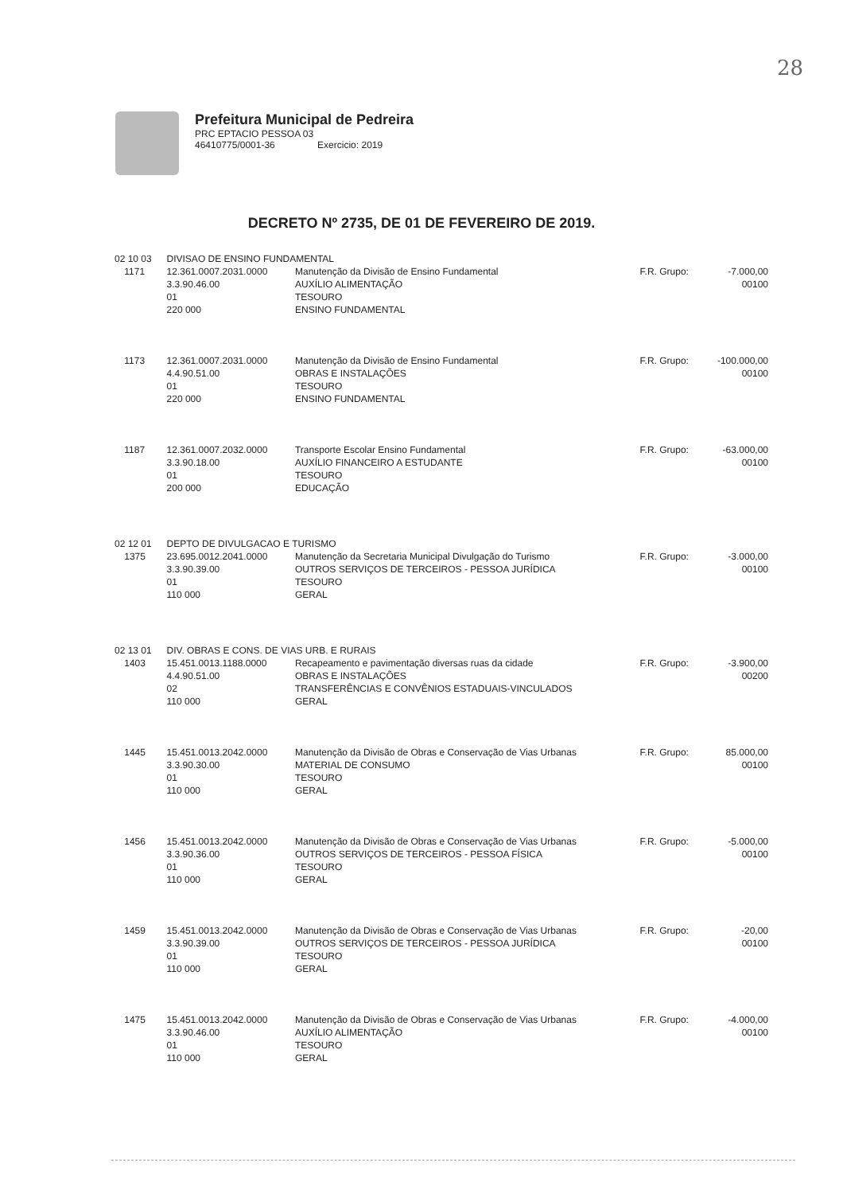28
Prefeitura Municipal de Pedreira
PRC EPTACIO PESSOA 03
46410775/0001-36 Exercicio: 2019
DECRETO Nº 2735, DE 01 DE FEVEREIRO DE 2019.
| 02 10 03 | | DIVISAO DE ENSINO FUNDAMENTAL | | | |
| | 1171 | 12.361.0007.2031.0000 3.3.90.46.00 01 220 000 | Manutenção da Divisão de Ensino Fundamental AUXÍLIO ALIMENTAÇÃO TESOURO ENSINO FUNDAMENTAL | F.R. Grupo: | -7.000,00 00100 |
| | 1173 | 12.361.0007.2031.0000 4.4.90.51.00 01 220 000 | Manutenção da Divisão de Ensino Fundamental OBRAS E INSTALAÇÕES TESOURO ENSINO FUNDAMENTAL | F.R. Grupo: | -100.000,00 00100 |
| | 1187 | 12.361.0007.2032.0000 3.3.90.18.00 01 200 000 | Transporte Escolar Ensino Fundamental AUXÍLIO FINANCEIRO A ESTUDANTE TESOURO EDUCAÇÃO | F.R. Grupo: | -63.000,00 00100 |
| 02 12 01 | | DEPTO DE DIVULGACAO E TURISMO | | | |
| | 1375 | 23.695.0012.2041.0000 3.3.90.39.00 01 110 000 | Manutenção da Secretaria Municipal Divulgação do Turismo OUTROS SERVIÇOS DE TERCEIROS - PESSOA JURÍDICA TESOURO GERAL | F.R. Grupo: | -3.000,00 00100 |
| 02 13 01 | | DIV. OBRAS E CONS. DE VIAS URB. E RURAIS | | | |
| | 1403 | 15.451.0013.1188.0000 4.4.90.51.00 02 110 000 | Recapeamento e pavimentação diversas ruas da cidade OBRAS E INSTALAÇÕES TRANSFERÊNCIAS E CONVÊNIOS ESTADUAIS-VINCULADOS GERAL | F.R. Grupo: | -3.900,00 00200 |
| | 1445 | 15.451.0013.2042.0000 3.3.90.30.00 01 110 000 | Manutenção da Divisão de Obras e Conservação de Vias Urbanas MATERIAL DE CONSUMO TESOURO GERAL | F.R. Grupo: | 85.000,00 00100 |
| | 1456 | 15.451.0013.2042.0000 3.3.90.36.00 01 110 000 | Manutenção da Divisão de Obras e Conservação de Vias Urbanas OUTROS SERVIÇOS DE TERCEIROS - PESSOA FÍSICA TESOURO GERAL | F.R. Grupo: | -5.000,00 00100 |
| | 1459 | 15.451.0013.2042.0000 3.3.90.39.00 01 110 000 | Manutenção da Divisão de Obras e Conservação de Vias Urbanas OUTROS SERVIÇOS DE TERCEIROS - PESSOA JURÍDICA TESOURO GERAL | F.R. Grupo: | -20,00 00100 |
| | 1475 | 15.451.0013.2042.0000 3.3.90.46.00 01 110 000 | Manutenção da Divisão de Obras e Conservação de Vias Urbanas AUXÍLIO ALIMENTAÇÃO TESOURO GERAL | F.R. Grupo: | -4.000,00 00100 |